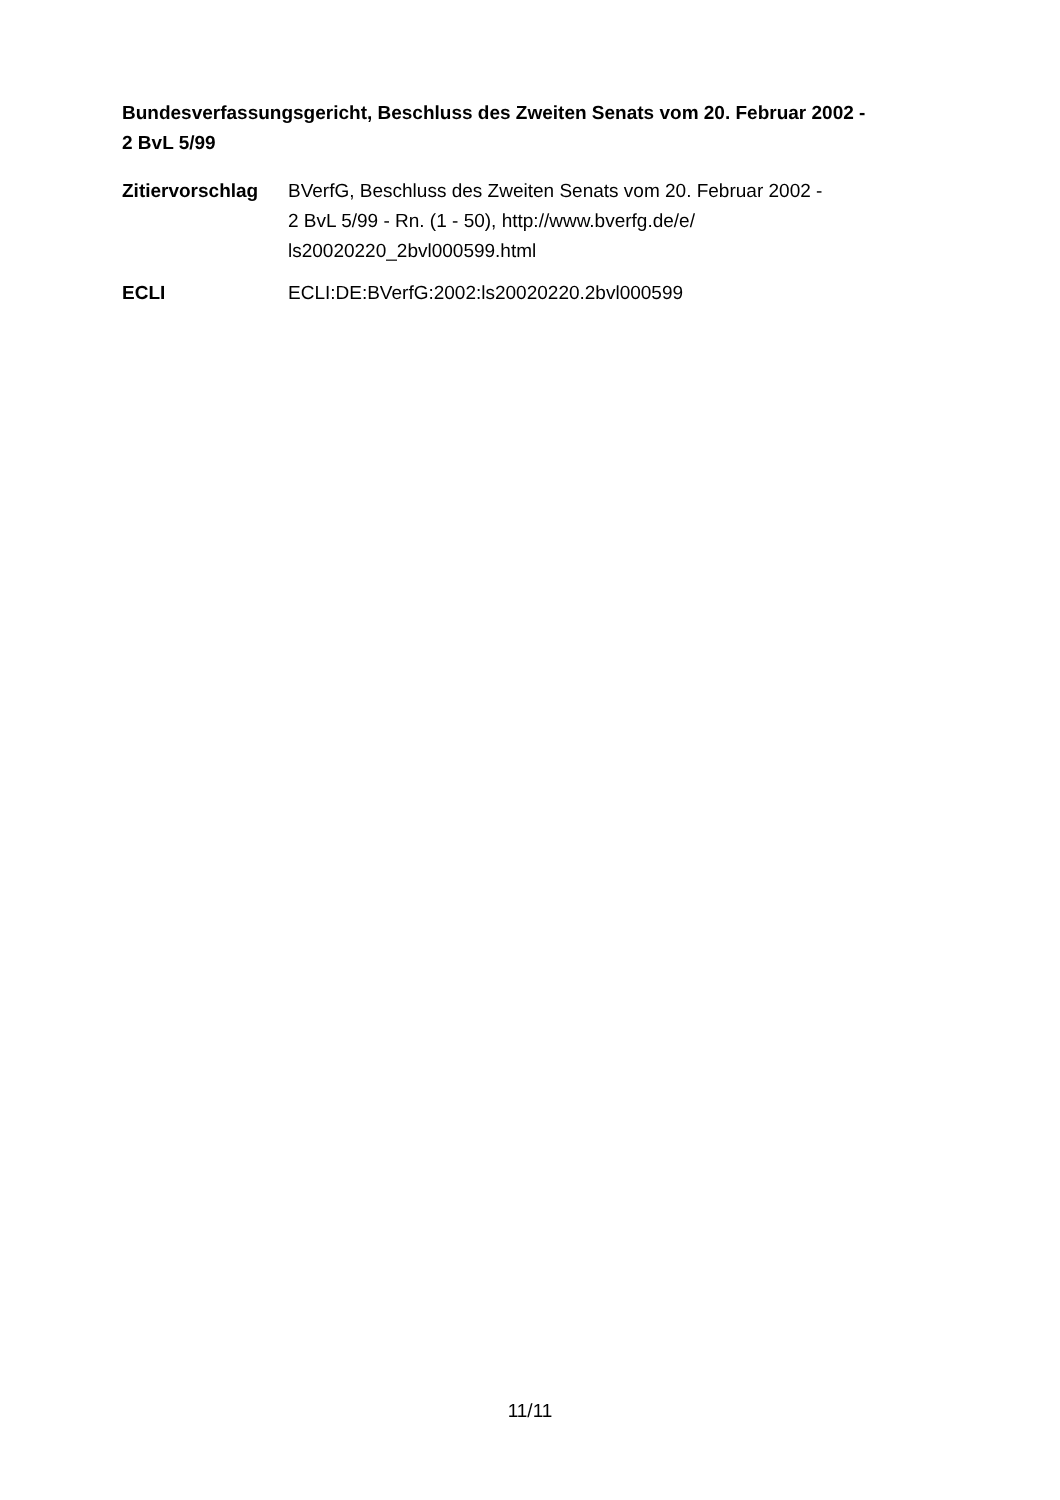Bundesverfassungsgericht, Beschluss des Zweiten Senats vom 20. Februar 2002 -
2 BvL 5/99
| Zitiervorschlag | BVerfG, Beschluss des Zweiten Senats vom 20. Februar 2002 - 2 BvL 5/99 - Rn. (1 - 50), http://www.bverfg.de/e/ ls20020220_2bvl000599.html |
| ECLI | ECLI:DE:BVerfG:2002:ls20020220.2bvl000599 |
11/11